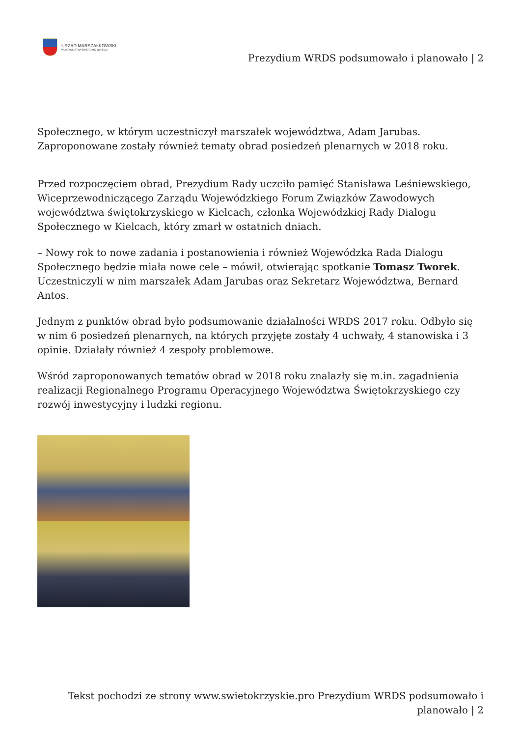URZĄD MARSZAŁKOWSKI
WOJEWÓDZTWA ŚWIĘTOKRZYSKIEGO
Prezydium WRDS podsumowało i planowało | 2
Społecznego, w którym uczestniczył marszałek województwa, Adam Jarubas.
Zaproponowane zostały również tematy obrad posiedzeń plenarnych w 2018 roku.
Przed rozpoczęciem obrad, Prezydium Rady uczciło pamięć Stanisława Leśniewskiego, Wiceprzewodniczącego Zarządu Wojewódzkiego Forum Związków Zawodowych województwa świętokrzyskiego w Kielcach, członka Wojewódzkiej Rady Dialogu Społecznego w Kielcach, który zmarł w ostatnich dniach.
– Nowy rok to nowe zadania i postanowienia i również Wojewódzka Rada Dialogu Społecznego będzie miała nowe cele – mówił, otwierając spotkanie Tomasz Tworek. Uczestniczyli w nim marszałek Adam Jarubas oraz Sekretarz Województwa, Bernard Antos.
Jednym z punktów obrad było podsumowanie działalności WRDS 2017 roku. Odbyło się w nim 6 posiedzeń plenarnych, na których przyjęte zostały 4 uchwały, 4 stanowiska i 3 opinie. Działały również 4 zespoły problemowe.
Wśród zaproponowanych tematów obrad w 2018 roku znalazły się m.in. zagadnienia realizacji Regionalnego Programu Operacyjnego Województwa Świętokrzyskiego czy rozwój inwestycyjny i ludzki regionu.
Tekst pochodzi ze strony www.swietokrzyskie.pro Prezydium WRDS podsumowało i planowało | 2